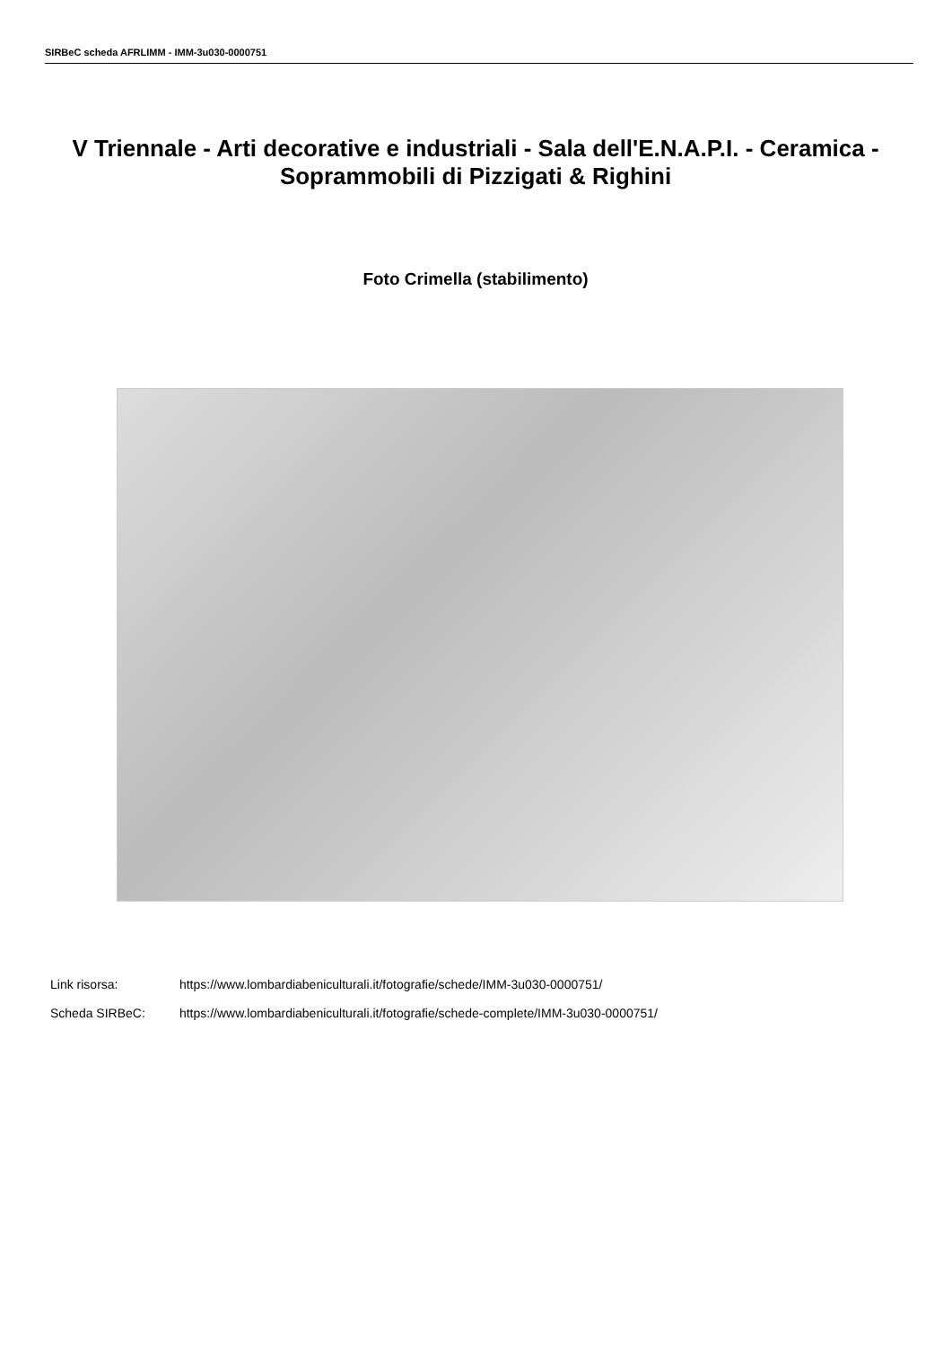SIRBeC scheda AFRLIMM - IMM-3u030-0000751
V Triennale - Arti decorative e industriali - Sala dell'E.N.A.P.I. - Ceramica - Soprammobili di Pizzigati & Righini
Foto Crimella (stabilimento)
Link risorsa: https://www.lombardiabeniculturali.it/fotografie/schede/IMM-3u030-0000751/
Scheda SIRBeC: https://www.lombardiabeniculturali.it/fotografie/schede-complete/IMM-3u030-0000751/